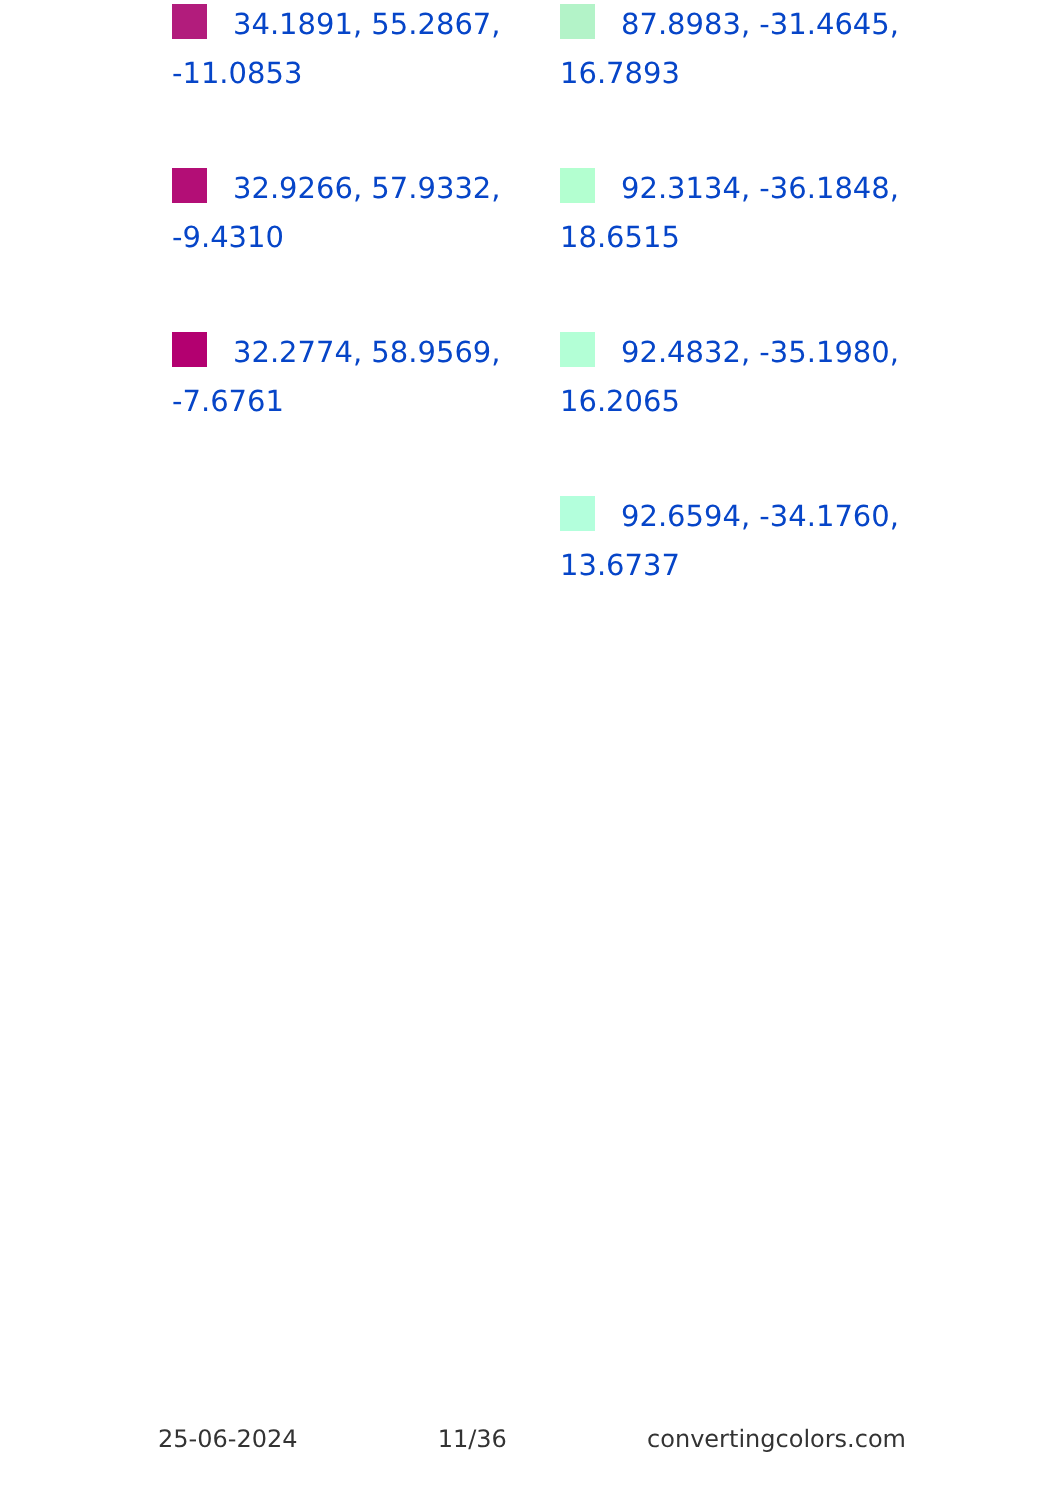34.1891, 55.2867, -11.0853
32.9266, 57.9332, -9.4310
32.2774, 58.9569, -7.6761
87.8983, -31.4645, 16.7893
92.3134, -36.1848, 18.6515
92.4832, -35.1980, 16.2065
92.6594, -34.1760, 13.6737
25-06-2024 11/36 convertingcolors.com